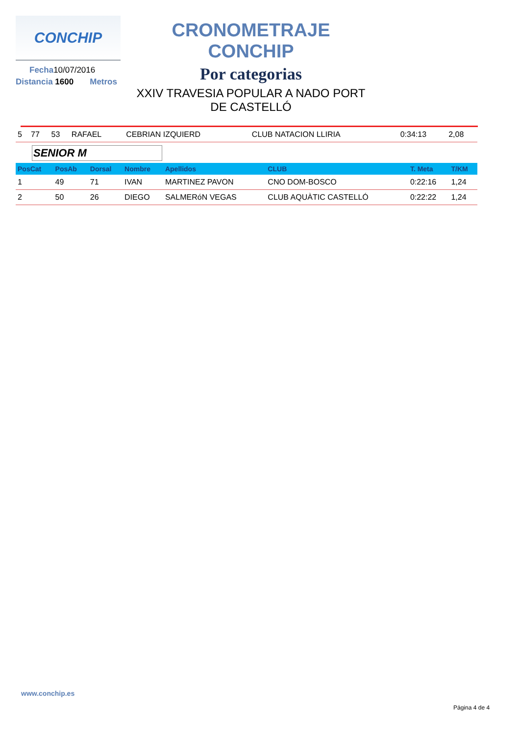CONCHIP
Fecha10/07/2016
Distancia 1600 Metros
CRONOMETRAJE CONCHIP
Por categorias
XXIV TRAVESIA POPULAR A NADO PORT
DE CASTELLÓ
| 5 | 77 | 53 | RAFAEL | CEBRIAN IZQUIERD | CLUB NATACION LLIRIA | 0:34:13 | 2,08 |
SENIOR M
| PosCat | PosAb | Dorsal | Nombre | Apellidos | CLUB | T. Meta | T/KM |
| --- | --- | --- | --- | --- | --- | --- | --- |
| 1 | 49 | 71 | IVAN | MARTINEZ PAVON | CNO DOM-BOSCO | 0:22:16 | 1,24 |
| 2 | 50 | 26 | DIEGO | SALMERóN VEGAS | CLUB AQUÀTIC CASTELLÓ | 0:22:22 | 1,24 |
www.conchip.es
Página 4 de 4